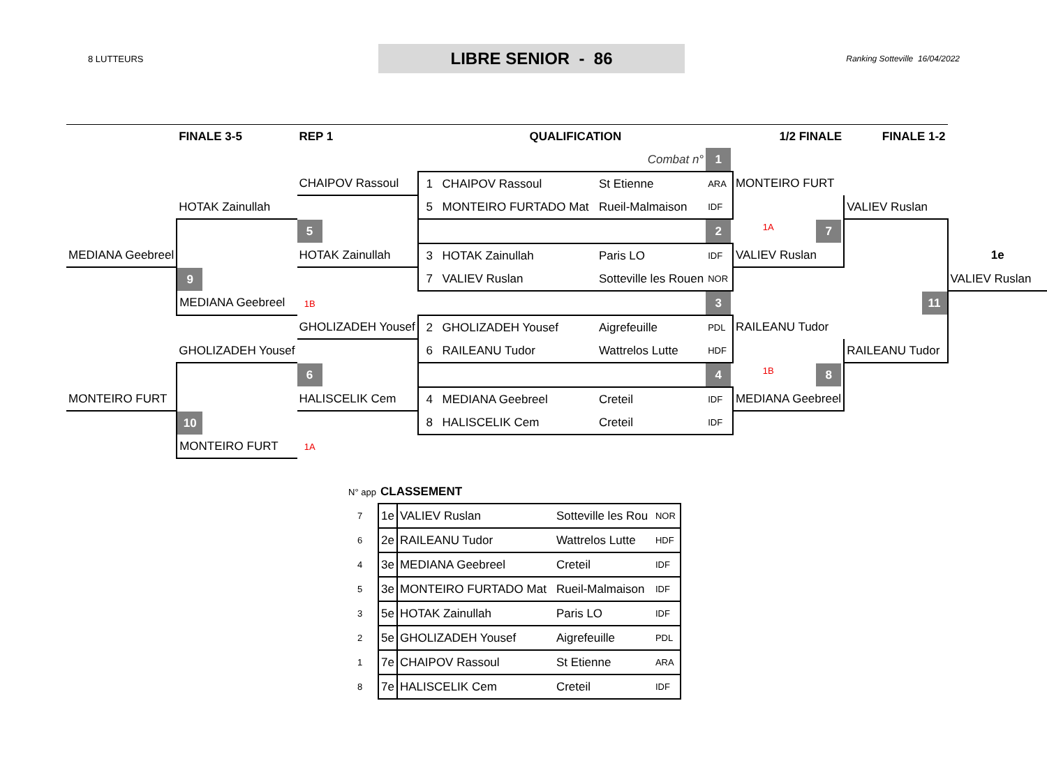8 LUTTEURS
LIBRE SENIOR - 86
Ranking Sotteville 16/04/2022
| | FINALE 3-5 | REP 1 | QUALIFICATION | | | | 1/2 FINALE | FINALE 1-2 | |
| | | | | | Combat n° | 1 | | | |
| | | CHAIPOV Rassoul | 1 | CHAIPOV Rassoul | St Etienne | ARA | MONTEIRO FURT | | |
| | HOTAK Zainullah | | 5 | MONTEIRO FURTADO Mat | Rueil-Malmaison | IDF | | VALIEV Ruslan | |
| | | 5 | | | | 2 | 1A 7 | | |
| MEDIANA Geebreel | | HOTAK Zainullah | 3 | HOTAK Zainullah | Paris LO | IDF | VALIEV Ruslan | | 1e |
| | 9 | | 7 | VALIEV Ruslan | Sotteville les Rouen | NOR | | | VALIEV Ruslan |
| | MEDIANA Geebreel | 1B | | | | 3 | | 11 | |
| | | GHOLIZADEH Yousef | 2 | GHOLIZADEH Yousef | Aigrefeuille | PDL | RAILEANU Tudor | | |
| | GHOLIZADEH Yousef | | 6 | RAILEANU Tudor | Wattrelos Lutte | HDF | | RAILEANU Tudor | |
| | | 6 | | | | 4 | 1B 8 | | |
| MONTEIRO FURT | | HALISCELIK Cem | 4 | MEDIANA Geebreel | Creteil | IDF | MEDIANA Geebreel | | |
| | 10 | | 8 | HALISCELIK Cem | Creteil | IDF | | | |
| | MONTEIRO FURT | 1A | | | | | | | |
| N° app | CLASSEMENT | | | |
| 7 | 1e | VALIEV Ruslan | Sotteville les Rou | NOR |
| 6 | 2e | RAILEANU Tudor | Wattrelos Lutte | HDF |
| 4 | 3e | MEDIANA Geebreel | Creteil | IDF |
| 5 | 3e | MONTEIRO FURTADO Mat | Rueil-Malmaison | IDF |
| 3 | 5e | HOTAK Zainullah | Paris LO | IDF |
| 2 | 5e | GHOLIZADEH Yousef | Aigrefeuille | PDL |
| 1 | 7e | CHAIPOV Rassoul | St Etienne | ARA |
| 8 | 7e | HALISCELIK Cem | Creteil | IDF |